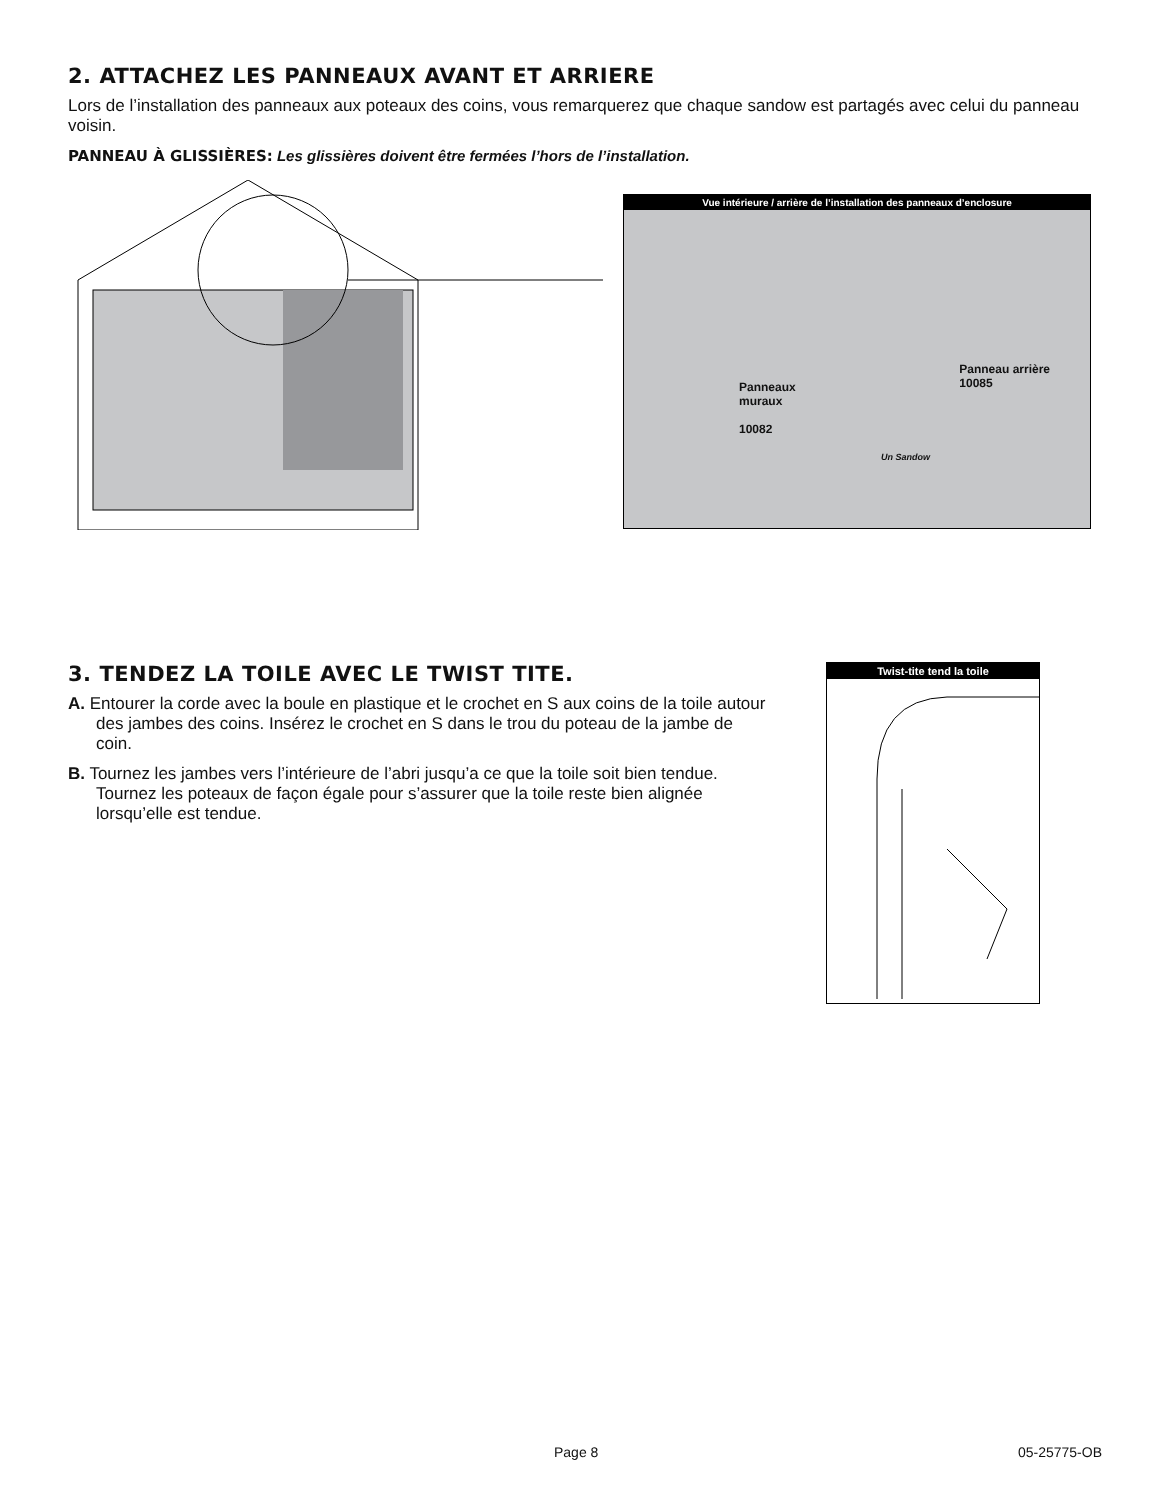2. ATTACHEZ LES PANNEAUX AVANT ET ARRIERE
Lors de l’installation des panneaux aux poteaux des coins, vous remarquerez que chaque sandow est partagés avec celui du panneau voisin.
PANNEAU À GLISSIÈRES: Les glissières doivent être fermées l’hors de l’installation.
Vue intérieure / arrière de l’installation des panneaux d’enclosure
Panneaux
muraux
10082
Panneau arrière
10085
Un Sandow
3. TENDEZ LA TOILE AVEC LE TWIST TITE.
A. Entourer la corde avec la boule en plastique et le crochet en S aux coins de la toile autour des jambes des coins. Insérez le crochet en S dans le trou du poteau de la jambe de coin.
B. Tournez les jambes vers l’intérieure de l’abri jusqu’a ce que la toile soit bien tendue. Tournez les poteaux de façon égale pour s’assurer que la toile reste bien alignée lorsqu’elle est tendue.
Twist-tite tend la toile
Page 8 05-25775-OB